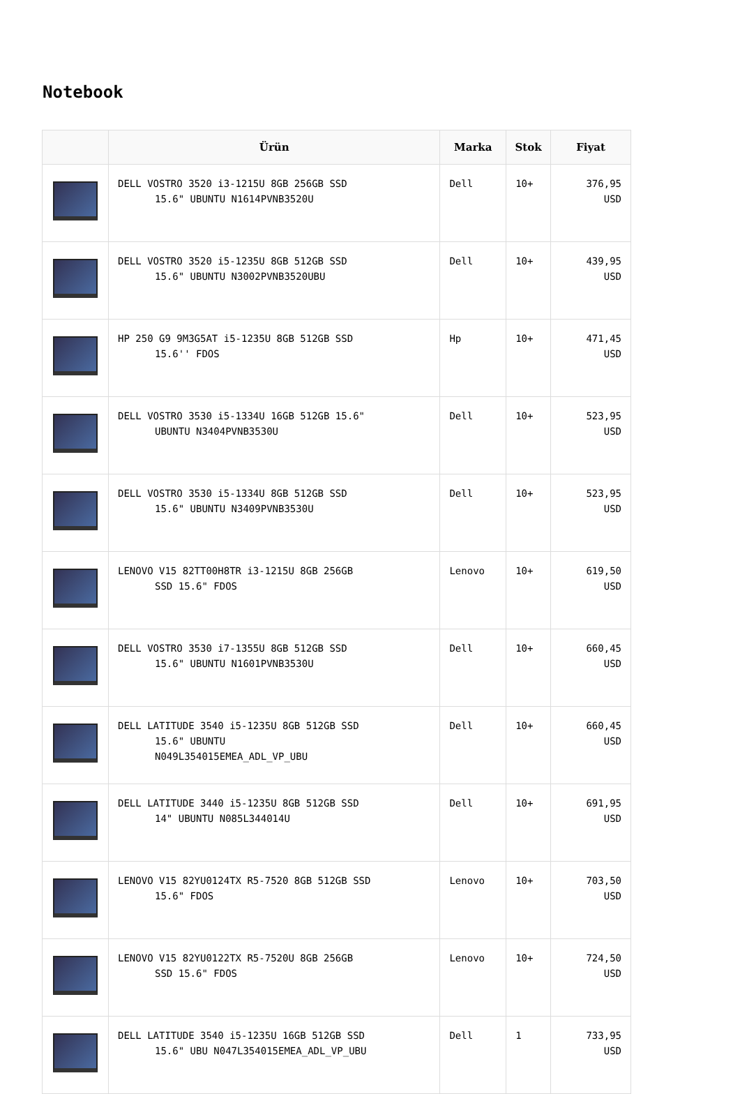Notebook
| | Ürün | Marka | Stok | Fiyat |
| --- | --- | --- | --- | --- |
| | DELL VOSTRO 3520 i3-1215U 8GB 256GB SSD 15.6" UBUNTU N1614PVNB3520U | Dell | 10+ | 376,95 USD |
| | DELL VOSTRO 3520 i5-1235U 8GB 512GB SSD 15.6" UBUNTU N3002PVNB3520UBU | Dell | 10+ | 439,95 USD |
| | HP 250 G9 9M3G5AT i5-1235U 8GB 512GB SSD 15.6'' FDOS | Hp | 10+ | 471,45 USD |
| | DELL VOSTRO 3530 i5-1334U 16GB 512GB 15.6" UBUNTU N3404PVNB3530U | Dell | 10+ | 523,95 USD |
| | DELL VOSTRO 3530 i5-1334U 8GB 512GB SSD 15.6" UBUNTU N3409PVNB3530U | Dell | 10+ | 523,95 USD |
| | LENOVO V15 82TT00H8TR i3-1215U 8GB 256GB SSD 15.6" FDOS | Lenovo | 10+ | 619,50 USD |
| | DELL VOSTRO 3530 i7-1355U 8GB 512GB SSD 15.6" UBUNTU N1601PVNB3530U | Dell | 10+ | 660,45 USD |
| | DELL LATITUDE 3540 i5-1235U 8GB 512GB SSD 15.6" UBUNTU N049L354015EMEA_ADL_VP_UBU | Dell | 10+ | 660,45 USD |
| | DELL LATITUDE 3440 i5-1235U 8GB 512GB SSD 14" UBUNTU N085L344014U | Dell | 10+ | 691,95 USD |
| | LENOVO V15 82YU0124TX R5-7520 8GB 512GB SSD 15.6" FDOS | Lenovo | 10+ | 703,50 USD |
| | LENOVO V15 82YU0122TX R5-7520U 8GB 256GB SSD 15.6" FDOS | Lenovo | 10+ | 724,50 USD |
| | DELL LATITUDE 3540 i5-1235U 16GB 512GB SSD 15.6" UBU N047L354015EMEA_ADL_VP_UBU | Dell | 1 | 733,95 USD |